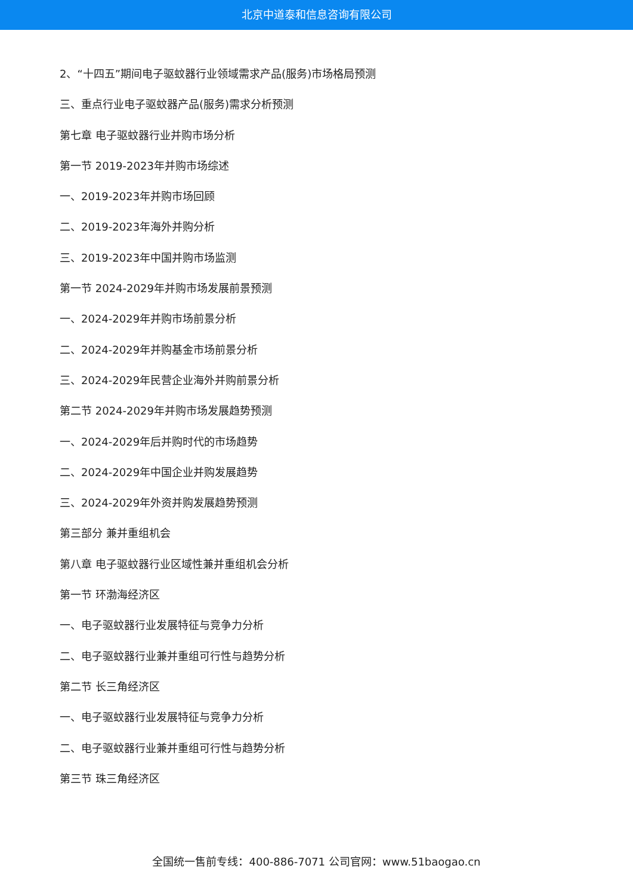北京中道泰和信息咨询有限公司
2、“十四五”期间电子驱蚊器行业领域需求产品(服务)市场格局预测
三、重点行业电子驱蚊器产品(服务)需求分析预测
第七章 电子驱蚊器行业并购市场分析
第一节 2019-2023年并购市场综述
一、2019-2023年并购市场回顾
二、2019-2023年海外并购分析
三、2019-2023年中国并购市场监测
第一节 2024-2029年并购市场发展前景预测
一、2024-2029年并购市场前景分析
二、2024-2029年并购基金市场前景分析
三、2024-2029年民营企业海外并购前景分析
第二节 2024-2029年并购市场发展趋势预测
一、2024-2029年后并购时代的市场趋势
二、2024-2029年中国企业并购发展趋势
三、2024-2029年外资并购发展趋势预测
第三部分 兼并重组机会
第八章 电子驱蚊器行业区域性兼并重组机会分析
第一节 环渤海经济区
一、电子驱蚊器行业发展特征与竞争力分析
二、电子驱蚊器行业兼并重组可行性与趋势分析
第二节 长三角经济区
一、电子驱蚊器行业发展特征与竞争力分析
二、电子驱蚊器行业兼并重组可行性与趋势分析
第三节 珠三角经济区
全国统一售前专线：400-886-7071 公司官网：www.51baogao.cn